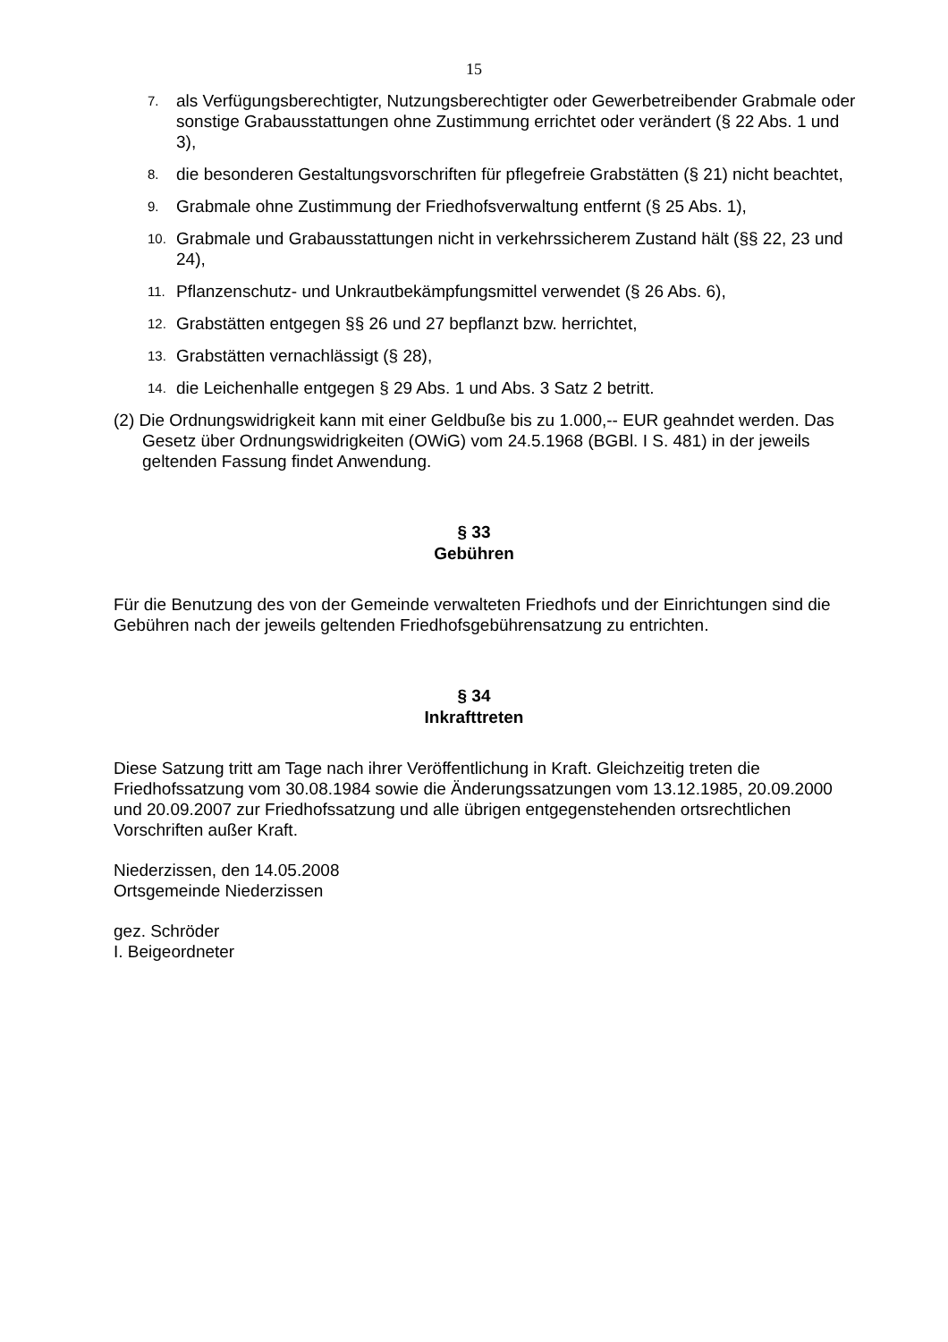15
7. als Verfügungsberechtigter, Nutzungsberechtigter oder Gewerbetreibender Grabmale oder sonstige Grabausstattungen ohne Zustimmung errichtet oder verändert (§ 22 Abs. 1 und 3),
8. die besonderen Gestaltungsvorschriften für pflegefreie Grabstätten (§ 21) nicht beachtet,
9. Grabmale ohne Zustimmung der Friedhofsverwaltung entfernt (§ 25 Abs. 1),
10. Grabmale und Grabausstattungen nicht in verkehrssicherem Zustand hält (§§ 22, 23 und 24),
11. Pflanzenschutz- und Unkrautbekämpfungsmittel verwendet (§ 26 Abs. 6),
12. Grabstätten entgegen §§ 26 und 27 bepflanzt bzw. herrichtet,
13. Grabstätten vernachlässigt (§ 28),
14. die Leichenhalle entgegen § 29 Abs. 1 und Abs. 3 Satz 2 betritt.
(2) Die Ordnungswidrigkeit kann mit einer Geldbuße bis zu 1.000,-- EUR geahndet werden. Das Gesetz über Ordnungswidrigkeiten (OWiG) vom 24.5.1968 (BGBl. I S. 481) in der jeweils geltenden Fassung findet Anwendung.
§ 33
Gebühren
Für die Benutzung des von der Gemeinde verwalteten Friedhofs und der Einrichtungen sind die Gebühren nach der jeweils geltenden Friedhofsgebührensatzung zu entrichten.
§ 34
Inkrafttreten
Diese Satzung tritt am Tage nach ihrer Veröffentlichung in Kraft. Gleichzeitig treten die Friedhofssatzung vom 30.08.1984 sowie die Änderungssatzungen vom 13.12.1985, 20.09.2000 und 20.09.2007 zur Friedhofssatzung und alle übrigen entgegenstehenden ortsrechtlichen Vorschriften außer Kraft.
Niederzissen, den 14.05.2008
Ortsgemeinde Niederzissen
gez. Schröder
I. Beigeordneter